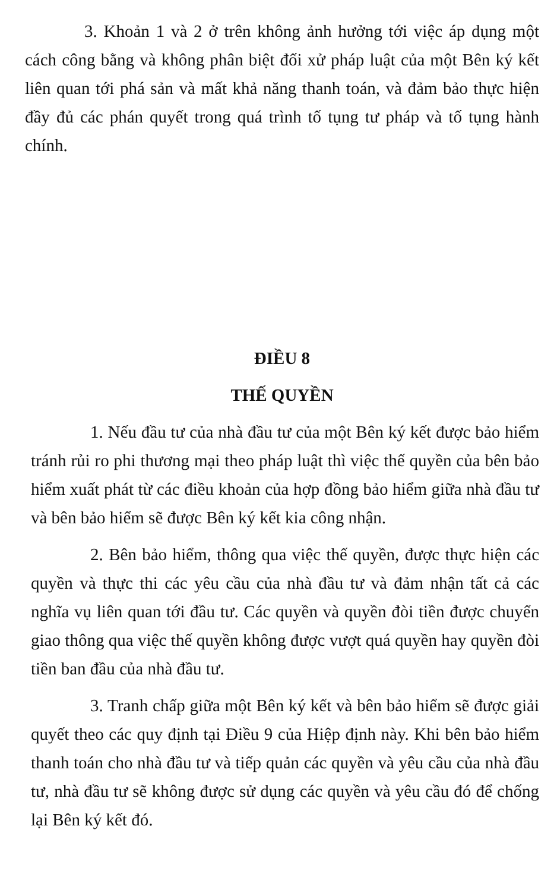3. Khoản 1 và 2 ở trên không ảnh hưởng tới việc áp dụng một cách công bằng và không phân biệt đối xử pháp luật của một Bên ký kết liên quan tới phá sản và mất khả năng thanh toán, và đảm bảo thực hiện đầy đủ các phán quyết trong quá trình tố tụng tư pháp và tố tụng hành chính.
ĐIỀU 8
THẾ QUYỀN
1. Nếu đầu tư của nhà đầu tư của một Bên ký kết được bảo hiểm tránh rủi ro phi thương mại theo pháp luật thì việc thế quyền của bên bảo hiểm xuất phát từ các điều khoản của hợp đồng bảo hiểm giữa nhà đầu tư và bên bảo hiểm sẽ được Bên ký kết kia công nhận.
2. Bên bảo hiểm, thông qua việc thế quyền, được thực hiện các quyền và thực thi các yêu cầu của nhà đầu tư và đảm nhận tất cả các nghĩa vụ liên quan tới đầu tư. Các quyền và quyền đòi tiền được chuyển giao thông qua việc thế quyền không được vượt quá quyền hay quyền đòi tiền ban đầu của nhà đầu tư.
3. Tranh chấp giữa một Bên ký kết và bên bảo hiểm sẽ được giải quyết theo các quy định tại Điều 9 của Hiệp định này. Khi bên bảo hiểm thanh toán cho nhà đầu tư và tiếp quản các quyền và yêu cầu của nhà đầu tư, nhà đầu tư sẽ không được sử dụng các quyền và yêu cầu đó để chống lại Bên ký kết đó.